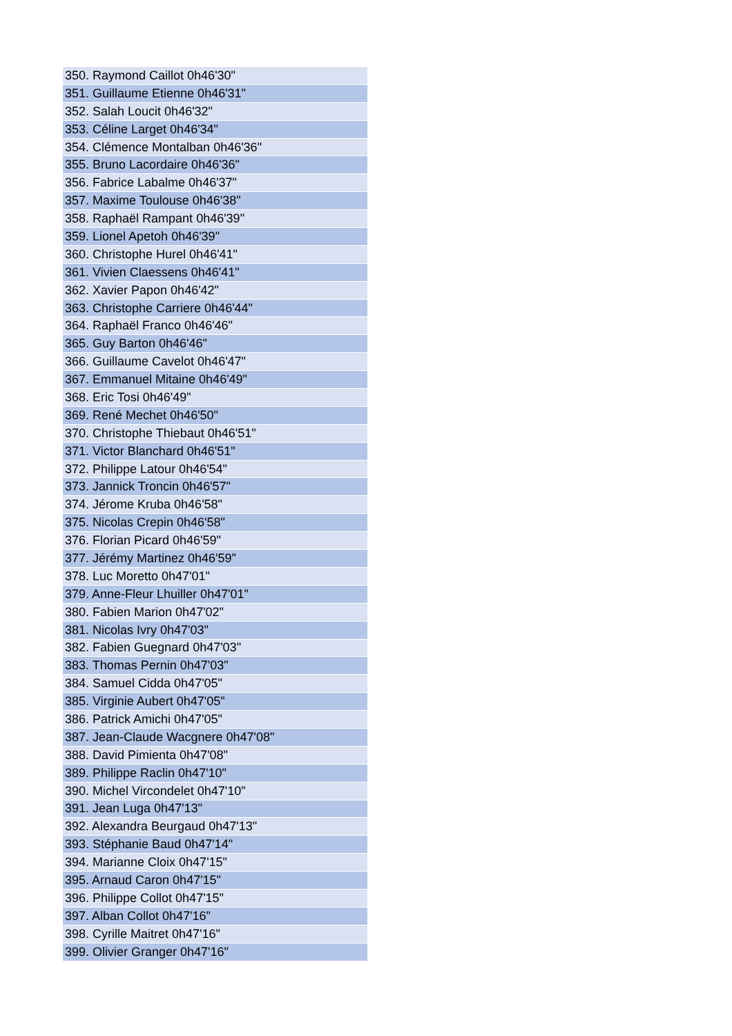| 350. Raymond Caillot 0h46'30" |
| 351. Guillaume Etienne 0h46'31" |
| 352. Salah Loucit 0h46'32" |
| 353. Céline Larget 0h46'34" |
| 354. Clémence Montalban 0h46'36" |
| 355. Bruno Lacordaire 0h46'36" |
| 356. Fabrice Labalme 0h46'37" |
| 357. Maxime Toulouse 0h46'38" |
| 358. Raphaël Rampant 0h46'39" |
| 359. Lionel Apetoh 0h46'39" |
| 360. Christophe Hurel 0h46'41" |
| 361. Vivien Claessens 0h46'41" |
| 362. Xavier Papon 0h46'42" |
| 363. Christophe Carriere 0h46'44" |
| 364. Raphaël Franco 0h46'46" |
| 365. Guy Barton 0h46'46" |
| 366. Guillaume Cavelot 0h46'47" |
| 367. Emmanuel Mitaine 0h46'49" |
| 368. Eric Tosi 0h46'49" |
| 369. René Mechet 0h46'50" |
| 370. Christophe Thiebaut 0h46'51" |
| 371. Victor Blanchard 0h46'51" |
| 372. Philippe Latour 0h46'54" |
| 373. Jannick Troncin 0h46'57" |
| 374. Jérome Kruba 0h46'58" |
| 375. Nicolas Crepin 0h46'58" |
| 376. Florian Picard 0h46'59" |
| 377. Jérémy Martinez 0h46'59" |
| 378. Luc Moretto 0h47'01" |
| 379. Anne-Fleur Lhuiller 0h47'01" |
| 380. Fabien Marion 0h47'02" |
| 381. Nicolas Ivry 0h47'03" |
| 382. Fabien Guegnard 0h47'03" |
| 383. Thomas Pernin 0h47'03" |
| 384. Samuel Cidda 0h47'05" |
| 385. Virginie Aubert 0h47'05" |
| 386. Patrick Amichi 0h47'05" |
| 387. Jean-Claude Wacgnere 0h47'08" |
| 388. David Pimienta 0h47'08" |
| 389. Philippe Raclin 0h47'10" |
| 390. Michel Vircondelet 0h47'10" |
| 391. Jean Luga 0h47'13" |
| 392. Alexandra Beurgaud 0h47'13" |
| 393. Stéphanie Baud 0h47'14" |
| 394. Marianne Cloix 0h47'15" |
| 395. Arnaud Caron 0h47'15" |
| 396. Philippe Collot 0h47'15" |
| 397. Alban Collot 0h47'16" |
| 398. Cyrille Maitret 0h47'16" |
| 399. Olivier Granger 0h47'16" |